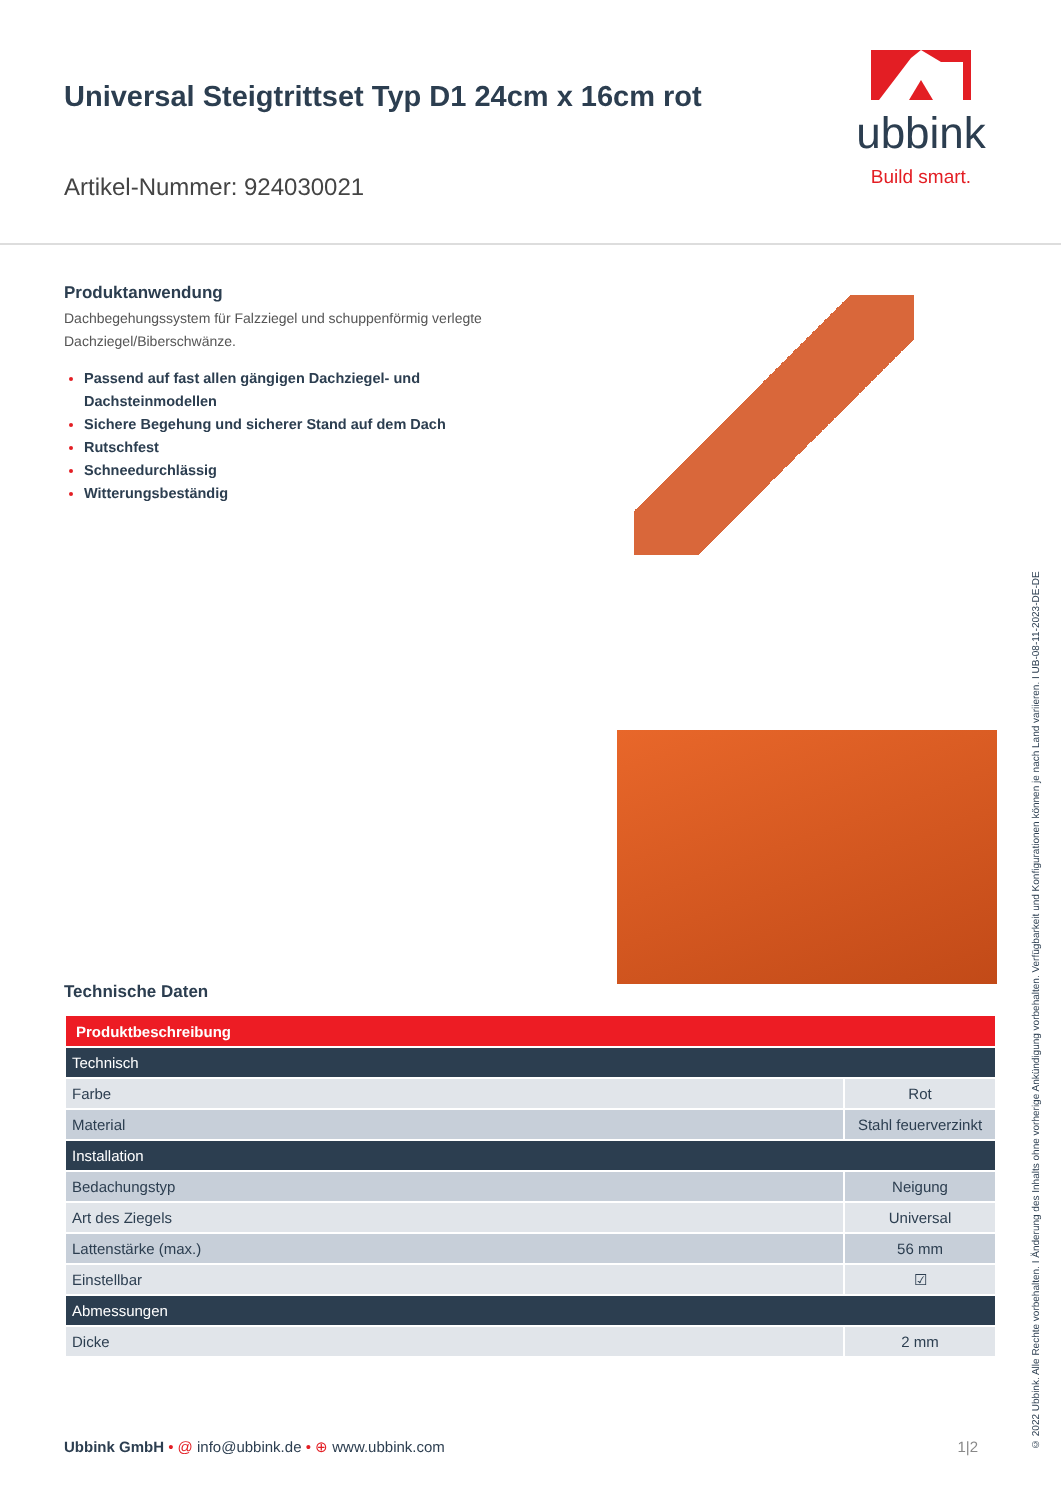Universal Steigtrittset Typ D1 24cm x 16cm rot
Artikel-Nummer: 924030021
ubbink
Build smart.
Produktanwendung
Dachbegehungssystem für Falzziegel und schuppenförmig verlegte
Dachziegel/Biberschwänze.
Passend auf fast allen gängigen Dachziegel- und
Dachsteinmodellen
Sichere Begehung und sicherer Stand auf dem Dach
Rutschfest
Schneedurchlässig
Witterungsbeständig
Technische Daten
| Produktbeschreibung | |
| --- | --- |
| Technisch | |
| Farbe | Rot |
| Material | Stahl feuerverzinkt |
| Installation | |
| Bedachungstyp | Neigung |
| Art des Ziegels | Universal |
| Lattenstärke (max.) | 56 mm |
| Einstellbar | ☑ |
| Abmessungen | |
| Dicke | 2 mm |
Ubbink GmbH • @ info@ubbink.de • ⊕ www.ubbink.com
1|2
© 2022 Ubbink. Alle Rechte vorbehalten. I Änderung des Inhalts ohne vorherige Ankündigung vorbehalten. Verfügbarkeit und Konfigurationen können je nach Land variieren. I UB-08-11-2023-DE-DE